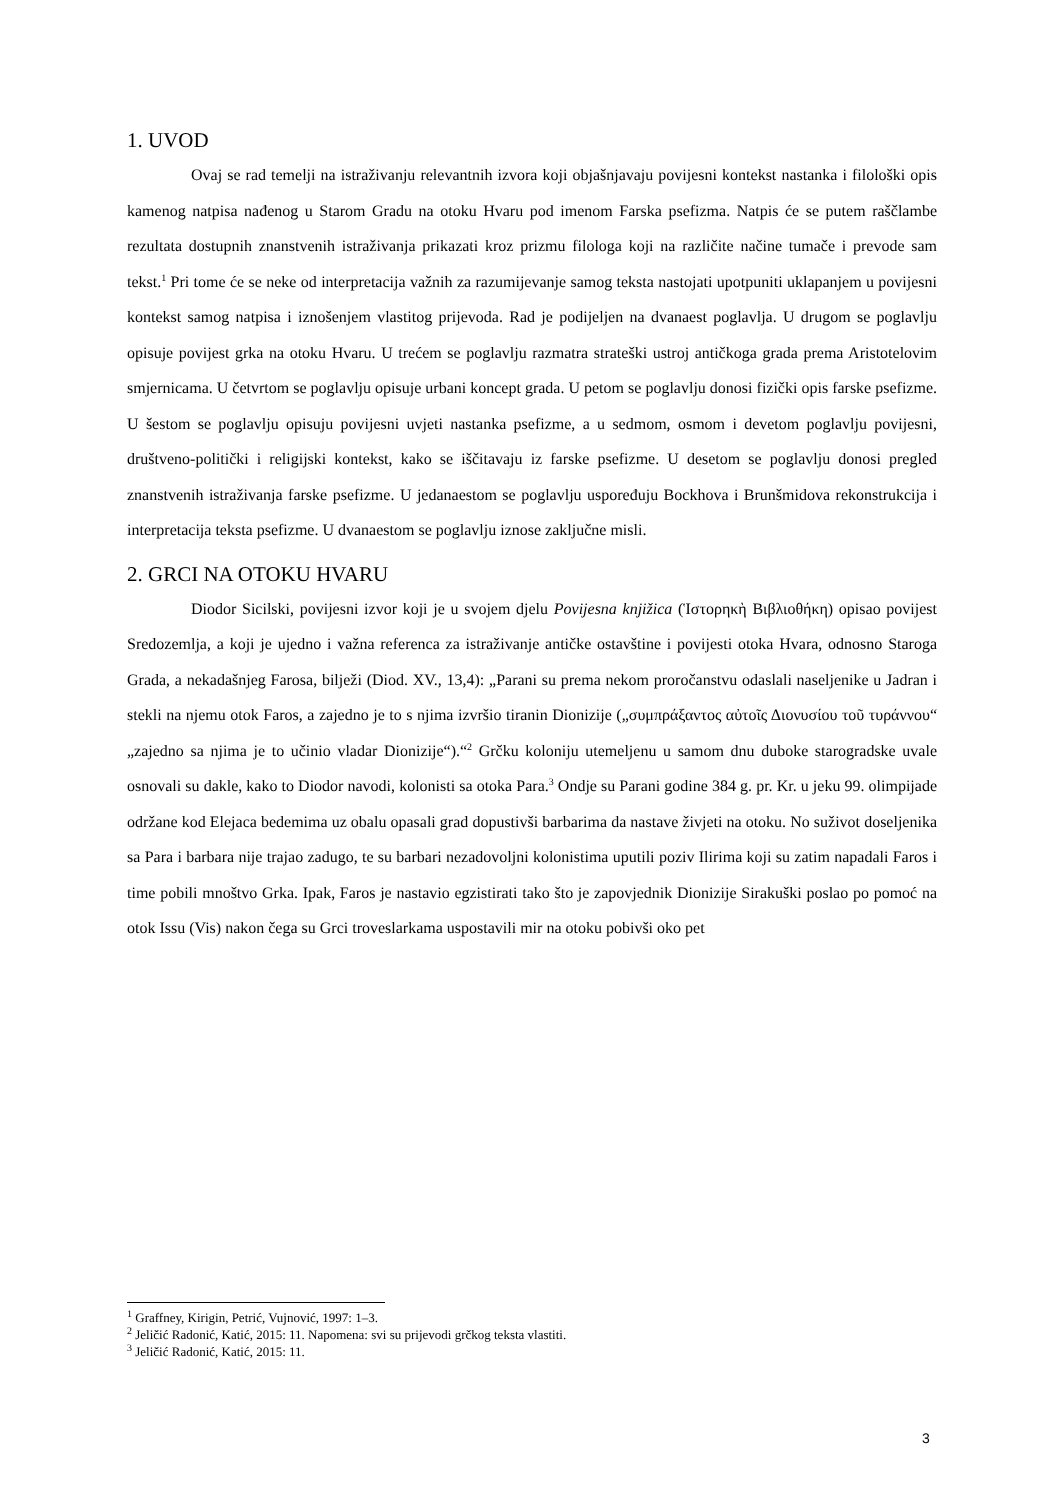1. UVOD
Ovaj se rad temelji na istraživanju relevantnih izvora koji objašnjavaju povijesni kontekst nastanka i filološki opis kamenog natpisa nađenog u Starom Gradu na otoku Hvaru pod imenom Farska psefizma. Natpis će se putem raščlambe rezultata dostupnih znanstvenih istraživanja prikazati kroz prizmu filologa koji na različite načine tumače i prevode sam tekst.<sup>1</sup> Pri tome će se neke od interpretacija važnih za razumijevanje samog teksta nastojati upotpuniti uklapanjem u povijesni kontekst samog natpisa i iznošenjem vlastitog prijevoda. Rad je podijeljen na dvanaest poglavlja. U drugom se poglavlju opisuje povijest grka na otoku Hvaru. U trećem se poglavlju razmatra strateški ustroj antičkoga grada prema Aristotelovim smjernicama. U četvrtom se poglavlju opisuje urbani koncept grada. U petom se poglavlju donosi fizički opis farske psefizme. U šestom se poglavlju opisuju povijesni uvjeti nastanka psefizme, a u sedmom, osmom i devetom poglavlju povijesni, društveno-politički i religijski kontekst, kako se iščitavaju iz farske psefizme. U desetom se poglavlju donosi pregled znanstvenih istraživanja farske psefizme. U jedanaestom se poglavlju uspoređuju Bockhova i Brunšmidova rekonstrukcija i interpretacija teksta psefizme. U dvanaestom se poglavlju iznose zaključne misli.
2. GRCI NA OTOKU HVARU
Diodor Sicilski, povijesni izvor koji je u svojem djelu Povijesna knjižica (Ἱστορηκὴ Βιβλιοθήκη) opisao povijest Sredozemlja, a koji je ujedno i važna referenca za istraživanje antičke ostavštine i povijesti otoka Hvara, odnosno Staroga Grada, a nekadašnjeg Farosa, bilježi (Diod. XV., 13,4): „Parani su prema nekom proročanstvu odaslali naseljenike u Jadran i stekli na njemu otok Faros, a zajedno je to s njima izvršio tiranin Dionizije („συμπράξαντος αὐτοῖς Διονυσίου τοῦ τυράννου“ „zajedno sa njima je to učinio vladar Dionizije“).“<sup>2</sup> Grčku koloniju utemeljenu u samom dnu duboke starogradske uvale osnovali su dakle, kako to Diodor navodi, kolonisti sa otoka Para.<sup>3</sup> Ondje su Parani godine 384 g. pr. Kr. u jeku 99. olimpijade održane kod Elejaca bedemima uz obalu opasali grad dopustivši barbarima da nastave živjeti na otoku. No suživot doseljenika sa Para i barbara nije trajao zadugo, te su barbari nezadovoljni kolonistima uputili poziv Ilirima koji su zatim napadali Faros i time pobili mnoštvo Grka. Ipak, Faros je nastavio egzistirati tako što je zapovjednik Dionizije Sirakuški poslao po pomoć na otok Issu (Vis) nakon čega su Grci troveslarkama uspostavili mir na otoku pobivši oko pet
<sup>1</sup> Graffney, Kirigin, Petrić, Vujnović, 1997: 1–3.
<sup>2</sup> Jeličić Radonić, Katić, 2015: 11. Napomena: svi su prijevodi grčkog teksta vlastiti.
<sup>3</sup> Jeličić Radonić, Katić, 2015: 11.
3